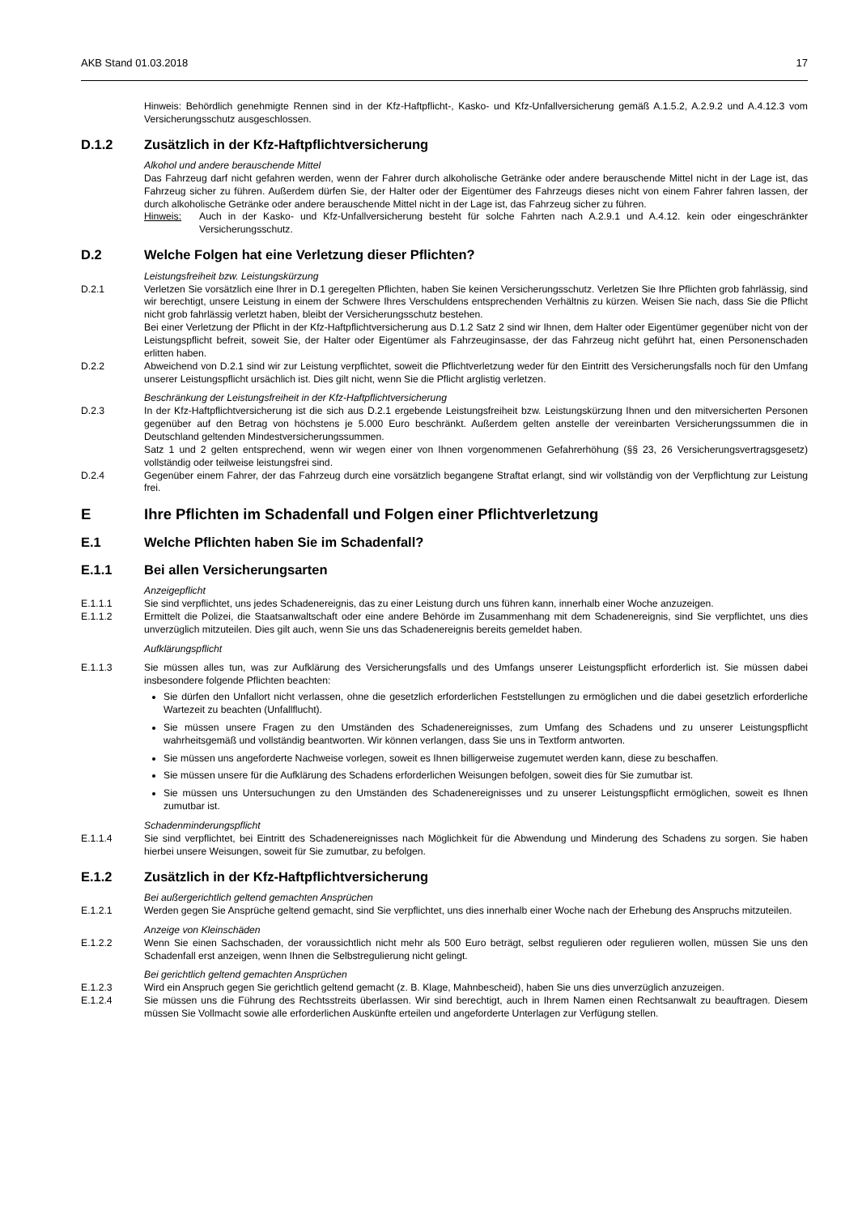AKB Stand 01.03.2018 17
Hinweis: Behördlich genehmigte Rennen sind in der Kfz-Haftpflicht-, Kasko- und Kfz-Unfallversicherung gemäß A.1.5.2, A.2.9.2 und A.4.12.3 vom Versicherungsschutz ausgeschlossen.
D.1.2 Zusätzlich in der Kfz-Haftpflichtversicherung
Alkohol und andere berauschende Mittel
Das Fahrzeug darf nicht gefahren werden, wenn der Fahrer durch alkoholische Getränke oder andere berauschende Mittel nicht in der Lage ist, das Fahrzeug sicher zu führen. Außerdem dürfen Sie, der Halter oder der Eigentümer des Fahrzeugs dieses nicht von einem Fahrer fahren lassen, der durch alkoholische Getränke oder andere berauschende Mittel nicht in der Lage ist, das Fahrzeug sicher zu führen.
Hinweis: Auch in der Kasko- und Kfz-Unfallversicherung besteht für solche Fahrten nach A.2.9.1 und A.4.12. kein oder eingeschränkter Versicherungsschutz.
D.2 Welche Folgen hat eine Verletzung dieser Pflichten?
Leistungsfreiheit bzw. Leistungskürzung
D.2.1 Verletzen Sie vorsätzlich eine Ihrer in D.1 geregelten Pflichten, haben Sie keinen Versicherungsschutz. Verletzen Sie Ihre Pflichten grob fahrlässig, sind wir berechtigt, unsere Leistung in einem der Schwere Ihres Verschuldens entsprechenden Verhältnis zu kürzen. Weisen Sie nach, dass Sie die Pflicht nicht grob fahrlässig verletzt haben, bleibt der Versicherungsschutz bestehen.
Bei einer Verletzung der Pflicht in der Kfz-Haftpflichtversicherung aus D.1.2 Satz 2 sind wir Ihnen, dem Halter oder Eigentümer gegenüber nicht von der Leistungspflicht befreit, soweit Sie, der Halter oder Eigentümer als Fahrzeuginsasse, der das Fahrzeug nicht geführt hat, einen Personenschaden erlitten haben.
D.2.2 Abweichend von D.2.1 sind wir zur Leistung verpflichtet, soweit die Pflichtverletzung weder für den Eintritt des Versicherungsfalls noch für den Umfang unserer Leistungspflicht ursächlich ist. Dies gilt nicht, wenn Sie die Pflicht arglistig verletzen.
Beschränkung der Leistungsfreiheit in der Kfz-Haftpflichtversicherung
D.2.3 In der Kfz-Haftpflichtversicherung ist die sich aus D.2.1 ergebende Leistungsfreiheit bzw. Leistungskürzung Ihnen und den mitversicherten Personen gegenüber auf den Betrag von höchstens je 5.000 Euro beschränkt. Außerdem gelten anstelle der vereinbarten Versicherungssummen die in Deutschland geltenden Mindestversicherungssummen.
Satz 1 und 2 gelten entsprechend, wenn wir wegen einer von Ihnen vorgenommenen Gefahrerhöhung (§§ 23, 26 Versicherungsvertragsgesetz) vollständig oder teilweise leistungsfrei sind.
D.2.4 Gegenüber einem Fahrer, der das Fahrzeug durch eine vorsätzlich begangene Straftat erlangt, sind wir vollständig von der Verpflichtung zur Leistung frei.
E Ihre Pflichten im Schadenfall und Folgen einer Pflichtverletzung
E.1 Welche Pflichten haben Sie im Schadenfall?
E.1.1 Bei allen Versicherungsarten
Anzeigepflicht
E.1.1.1 Sie sind verpflichtet, uns jedes Schadenereignis, das zu einer Leistung durch uns führen kann, innerhalb einer Woche anzuzeigen.
E.1.1.2 Ermittelt die Polizei, die Staatsanwaltschaft oder eine andere Behörde im Zusammenhang mit dem Schadenereignis, sind Sie verpflichtet, uns dies unverzüglich mitzuteilen. Dies gilt auch, wenn Sie uns das Schadenereignis bereits gemeldet haben.
Aufklärungspflicht
E.1.1.3 Sie müssen alles tun, was zur Aufklärung des Versicherungsfalls und des Umfangs unserer Leistungspflicht erforderlich ist. Sie müssen dabei insbesondere folgende Pflichten beachten:
Sie dürfen den Unfallort nicht verlassen, ohne die gesetzlich erforderlichen Feststellungen zu ermöglichen und die dabei gesetzlich erforderliche Wartezeit zu beachten (Unfallflucht).
Sie müssen unsere Fragen zu den Umständen des Schadenereignisses, zum Umfang des Schadens und zu unserer Leistungspflicht wahrheitsgemäß und vollständig beantworten. Wir können verlangen, dass Sie uns in Textform antworten.
Sie müssen uns angeforderte Nachweise vorlegen, soweit es Ihnen billigerweise zugemutet werden kann, diese zu beschaffen.
Sie müssen unsere für die Aufklärung des Schadens erforderlichen Weisungen befolgen, soweit dies für Sie zumutbar ist.
Sie müssen uns Untersuchungen zu den Umständen des Schadenereignisses und zu unserer Leistungspflicht ermöglichen, soweit es Ihnen zumutbar ist.
Schadenminderungspflicht
E.1.1.4 Sie sind verpflichtet, bei Eintritt des Schadenereignisses nach Möglichkeit für die Abwendung und Minderung des Schadens zu sorgen. Sie haben hierbei unsere Weisungen, soweit für Sie zumutbar, zu befolgen.
E.1.2 Zusätzlich in der Kfz-Haftpflichtversicherung
Bei außergerichtlich geltend gemachten Ansprüchen
E.1.2.1 Werden gegen Sie Ansprüche geltend gemacht, sind Sie verpflichtet, uns dies innerhalb einer Woche nach der Erhebung des Anspruchs mitzuteilen.
Anzeige von Kleinschäden
E.1.2.2 Wenn Sie einen Sachschaden, der voraussichtlich nicht mehr als 500 Euro beträgt, selbst regulieren oder regulieren wollen, müssen Sie uns den Schadenfall erst anzeigen, wenn Ihnen die Selbstregulierung nicht gelingt.
Bei gerichtlich geltend gemachten Ansprüchen
E.1.2.3 Wird ein Anspruch gegen Sie gerichtlich geltend gemacht (z. B. Klage, Mahnbescheid), haben Sie uns dies unverzüglich anzuzeigen.
E.1.2.4 Sie müssen uns die Führung des Rechtsstreits überlassen. Wir sind berechtigt, auch in Ihrem Namen einen Rechtsanwalt zu beauftragen. Diesem müssen Sie Vollmacht sowie alle erforderlichen Auskünfte erteilen und angeforderte Unterlagen zur Verfügung stellen.